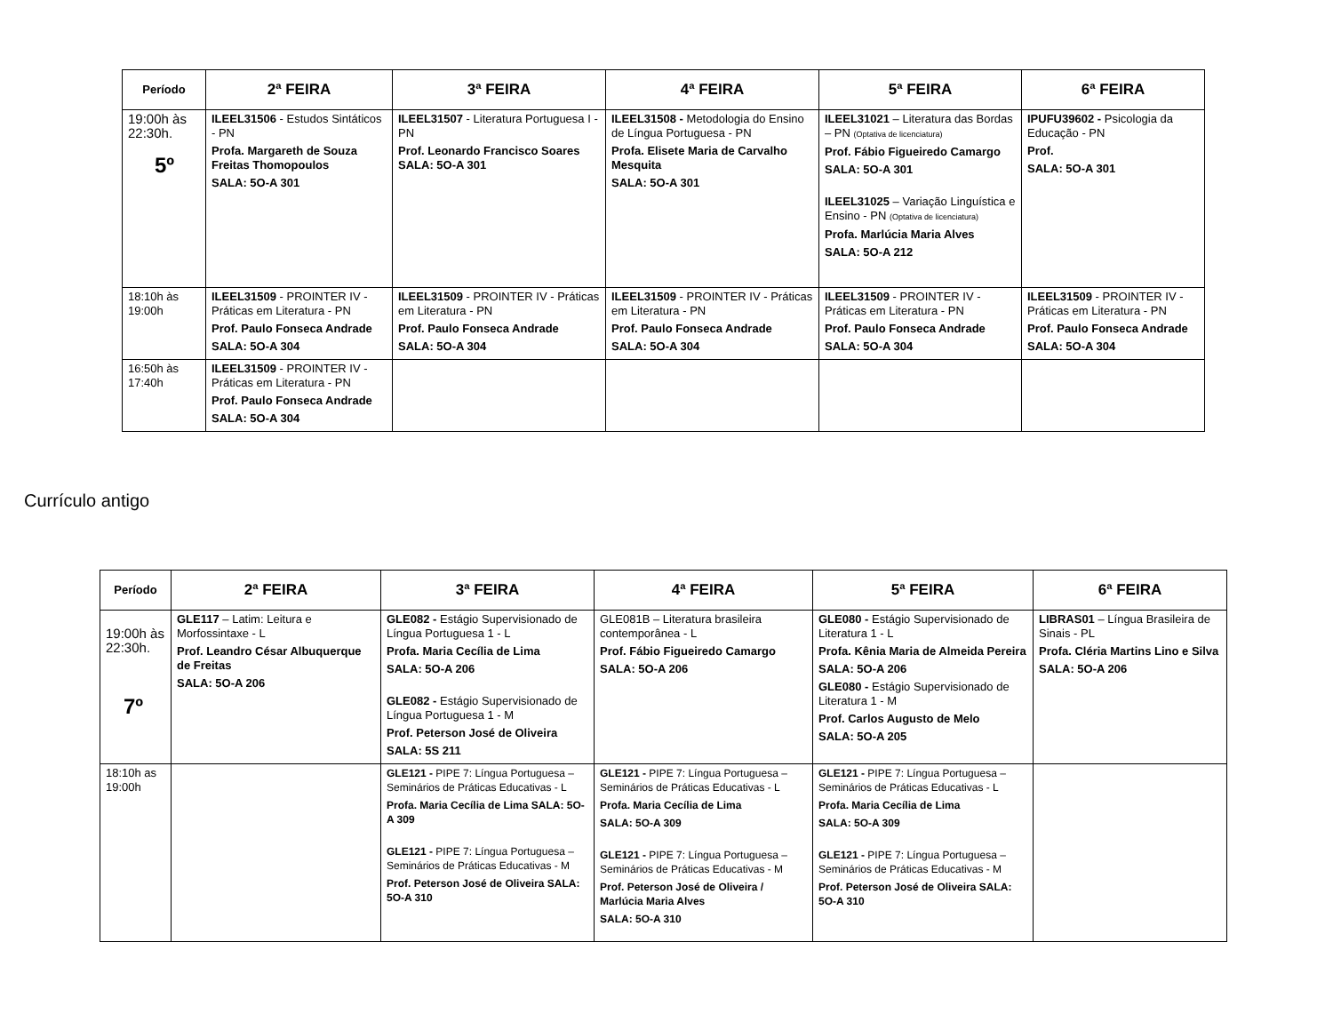| Período | 2ª FEIRA | 3ª FEIRA | 4ª FEIRA | 5ª FEIRA | 6ª FEIRA |
| --- | --- | --- | --- | --- | --- |
| 19:00h às 22:30h. 5º | ILEEL31506 - Estudos Sintáticos - PN Profa. Margareth de Souza Freitas Thomopoulos SALA: 5O-A 301 | ILEEL31507 - Literatura Portuguesa I - PN Prof. Leonardo Francisco Soares SALA: 5O-A 301 | ILEEL31508 - Metodologia do Ensino de Língua Portuguesa - PN Profa. Elisete Maria de Carvalho Mesquita SALA: 5O-A 301 | ILEEL31021 – Literatura das Bordas – PN (Optativa de licenciatura) Prof. Fábio Figueiredo Camargo SALA: 5O-A 301 ILEEL31025 – Variação Linguística e Ensino - PN (Optativa de licenciatura) Profa. Marlúcia Maria Alves SALA: 5O-A 212 | IPUFU39602 - Psicologia da Educação - PN Prof. SALA: 5O-A 301 |
| 18:10h às 19:00h | ILEEL31509 - PROINTER IV - Práticas em Literatura - PN Prof. Paulo Fonseca Andrade SALA: 5O-A 304 | ILEEL31509 - PROINTER IV - Práticas em Literatura - PN Prof. Paulo Fonseca Andrade SALA: 5O-A 304 | ILEEL31509 - PROINTER IV - Práticas em Literatura - PN Prof. Paulo Fonseca Andrade SALA: 5O-A 304 | ILEEL31509 - PROINTER IV - Práticas em Literatura - PN Prof. Paulo Fonseca Andrade SALA: 5O-A 304 | ILEEL31509 - PROINTER IV - Práticas em Literatura - PN Prof. Paulo Fonseca Andrade SALA: 5O-A 304 |
| 16:50h às 17:40h | ILEEL31509 - PROINTER IV - Práticas em Literatura - PN Prof. Paulo Fonseca Andrade SALA: 5O-A 304 | | | | |
Currículo antigo
| Período | 2ª FEIRA | 3ª FEIRA | 4ª FEIRA | 5ª FEIRA | 6ª FEIRA |
| --- | --- | --- | --- | --- | --- |
| 19:00h às 22:30h. 7º | GLE117 – Latim: Leitura e Morfossintaxe - L Prof. Leandro César Albuquerque de Freitas SALA: 5O-A 206 | GLE082 - Estágio Supervisionado de Língua Portuguesa 1 - L Profa. Maria Cecília de Lima SALA: 5O-A 206 GLE082 - Estágio Supervisionado de Língua Portuguesa 1 - M Prof. Peterson José de Oliveira SALA: 5S 211 | GLE081B – Literatura brasileira contemporânea - L Prof. Fábio Figueiredo Camargo SALA: 5O-A 206 | GLE080 - Estágio Supervisionado de Literatura 1 - L Profa. Kênia Maria de Almeida Pereira SALA: 5O-A 206 GLE080 - Estágio Supervisionado de Literatura 1 - M Prof. Carlos Augusto de Melo SALA: 5O-A 205 | LIBRAS01 – Língua Brasileira de Sinais - PL Profa. Cléria Martins Lino e Silva SALA: 5O-A 206 |
| 18:10h as 19:00h | | GLE121 - PIPE 7: Língua Portuguesa – Seminários de Práticas Educativas - L Profa. Maria Cecília de Lima SALA: 5O-A 309 GLE121 - PIPE 7: Língua Portuguesa – Seminários de Práticas Educativas - M Prof. Peterson José de Oliveira SALA: 5O-A 310 | GLE121 - PIPE 7: Língua Portuguesa – Seminários de Práticas Educativas - L Profa. Maria Cecília de Lima SALA: 5O-A 309 GLE121 - PIPE 7: Língua Portuguesa – Seminários de Práticas Educativas - M Prof. Peterson José de Oliveira / Marlúcia Maria Alves SALA: 5O-A 310 | GLE121 - PIPE 7: Língua Portuguesa – Seminários de Práticas Educativas - L Profa. Maria Cecília de Lima SALA: 5O-A 309 GLE121 - PIPE 7: Língua Portuguesa – Seminários de Práticas Educativas - M Prof. Peterson José de Oliveira SALA: 5O-A 310 | |